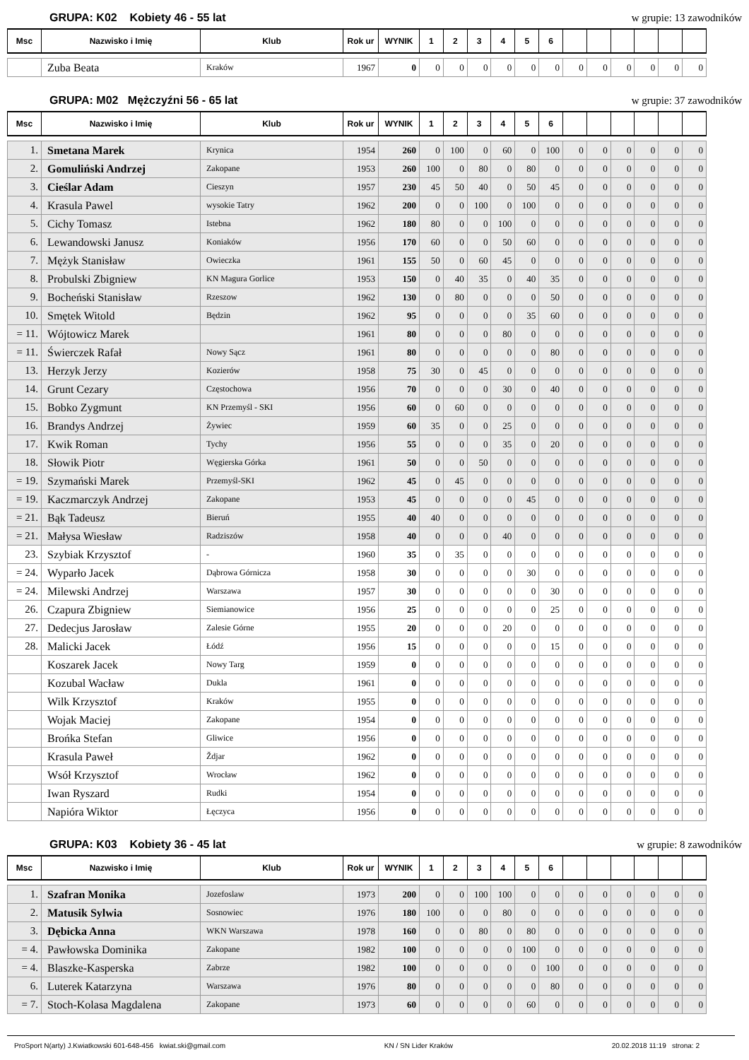GRUPA: K02 Kobiety 46 - 55 lat w grupie: 13 zawodników
| Msc | Nazwisko i Imię | Klub | Rok ur | WYNIK | 1 | 2 | 3 | 4 | 5 | 6 | | | | | | |
| --- | --- | --- | --- | --- | --- | --- | --- | --- | --- | --- | --- | --- | --- | --- | --- | --- |
| | Zuba Beata | Kraków | 1967 | 0 | 0 | 0 | 0 | 0 | 0 | 0 | 0 | 0 | 0 | 0 | 0 | 0 |
GRUPA: M02 Mężczyźni 56 - 65 lat w grupie: 37 zawodników
| Msc | Nazwisko i Imię | Klub | Rok ur | WYNIK | 1 | 2 | 3 | 4 | 5 | 6 | | | | | | |
| --- | --- | --- | --- | --- | --- | --- | --- | --- | --- | --- | --- | --- | --- | --- | --- | --- |
| 1. | Smetana Marek | Krynica | 1954 | 260 | 0 | 100 | 0 | 60 | 0 | 100 | 0 | 0 | 0 | 0 | 0 | 0 |
| 2. | Gomuliński Andrzej | Zakopane | 1953 | 260 | 100 | 0 | 80 | 0 | 80 | 0 | 0 | 0 | 0 | 0 | 0 | 0 |
| 3. | Cieślar Adam | Cieszyn | 1957 | 230 | 45 | 50 | 40 | 0 | 50 | 45 | 0 | 0 | 0 | 0 | 0 | 0 |
| 4. | Krasula Pawel | wysokie Tatry | 1962 | 200 | 0 | 0 | 100 | 0 | 100 | 0 | 0 | 0 | 0 | 0 | 0 | 0 |
| 5. | Cichy Tomasz | Istebna | 1962 | 180 | 80 | 0 | 0 | 100 | 0 | 0 | 0 | 0 | 0 | 0 | 0 | 0 |
| 6. | Lewandowski Janusz | Koniaków | 1956 | 170 | 60 | 0 | 0 | 50 | 60 | 0 | 0 | 0 | 0 | 0 | 0 | 0 |
| 7. | Mężyk Stanisław | Owieczka | 1961 | 155 | 50 | 0 | 60 | 45 | 0 | 0 | 0 | 0 | 0 | 0 | 0 | 0 |
| 8. | Probulski Zbigniew | KN Magura Gorlice | 1953 | 150 | 0 | 40 | 35 | 0 | 40 | 35 | 0 | 0 | 0 | 0 | 0 | 0 |
| 9. | Bocheński Stanisław | Rzeszow | 1962 | 130 | 0 | 80 | 0 | 0 | 0 | 50 | 0 | 0 | 0 | 0 | 0 | 0 |
| 10. | Smętek Witold | Będzin | 1962 | 95 | 0 | 0 | 0 | 0 | 35 | 60 | 0 | 0 | 0 | 0 | 0 | 0 |
| = 11. | Wójtowicz Marek | | 1961 | 80 | 0 | 0 | 0 | 80 | 0 | 0 | 0 | 0 | 0 | 0 | 0 | 0 |
| = 11. | Świerczek Rafał | Nowy Sącz | 1961 | 80 | 0 | 0 | 0 | 0 | 0 | 80 | 0 | 0 | 0 | 0 | 0 | 0 |
| 13. | Herzyk Jerzy | Kozierów | 1958 | 75 | 30 | 0 | 45 | 0 | 0 | 0 | 0 | 0 | 0 | 0 | 0 | 0 |
| 14. | Grunt Cezary | Częstochowa | 1956 | 70 | 0 | 0 | 0 | 30 | 0 | 40 | 0 | 0 | 0 | 0 | 0 | 0 |
| 15. | Bobko Zygmunt | KN Przemyśl - SKI | 1956 | 60 | 0 | 60 | 0 | 0 | 0 | 0 | 0 | 0 | 0 | 0 | 0 | 0 |
| 16. | Brandys Andrzej | Żywiec | 1959 | 60 | 35 | 0 | 0 | 25 | 0 | 0 | 0 | 0 | 0 | 0 | 0 | 0 |
| 17. | Kwik Roman | Tychy | 1956 | 55 | 0 | 0 | 0 | 35 | 0 | 20 | 0 | 0 | 0 | 0 | 0 | 0 |
| 18. | Słowik Piotr | Węgierska Górka | 1961 | 50 | 0 | 0 | 50 | 0 | 0 | 0 | 0 | 0 | 0 | 0 | 0 | 0 |
| = 19. | Szymański Marek | Przemyśl-SKI | 1962 | 45 | 0 | 45 | 0 | 0 | 0 | 0 | 0 | 0 | 0 | 0 | 0 | 0 |
| = 19. | Kaczmarczyk Andrzej | Zakopane | 1953 | 45 | 0 | 0 | 0 | 0 | 45 | 0 | 0 | 0 | 0 | 0 | 0 | 0 |
| = 21. | Bąk Tadeusz | Bieruń | 1955 | 40 | 40 | 0 | 0 | 0 | 0 | 0 | 0 | 0 | 0 | 0 | 0 | 0 |
| = 21. | Małysa Wiesław | Radziszów | 1958 | 40 | 0 | 0 | 0 | 40 | 0 | 0 | 0 | 0 | 0 | 0 | 0 | 0 |
| 23. | Szybiak Krzysztof | - | 1960 | 35 | 0 | 35 | 0 | 0 | 0 | 0 | 0 | 0 | 0 | 0 | 0 | 0 |
| = 24. | Wyparło Jacek | Dąbrowa Górnicza | 1958 | 30 | 0 | 0 | 0 | 0 | 30 | 0 | 0 | 0 | 0 | 0 | 0 | 0 |
| = 24. | Milewski Andrzej | Warszawa | 1957 | 30 | 0 | 0 | 0 | 0 | 0 | 30 | 0 | 0 | 0 | 0 | 0 | 0 |
| 26. | Czapura Zbigniew | Siemianowice | 1956 | 25 | 0 | 0 | 0 | 0 | 0 | 25 | 0 | 0 | 0 | 0 | 0 | 0 |
| 27. | Dedecjus Jarosław | Zalesie Górne | 1955 | 20 | 0 | 0 | 0 | 20 | 0 | 0 | 0 | 0 | 0 | 0 | 0 | 0 |
| 28. | Malicki Jacek | Łódź | 1956 | 15 | 0 | 0 | 0 | 0 | 0 | 15 | 0 | 0 | 0 | 0 | 0 | 0 |
| | Koszarek Jacek | Nowy Targ | 1959 | 0 | 0 | 0 | 0 | 0 | 0 | 0 | 0 | 0 | 0 | 0 | 0 | 0 |
| | Kozubal Wacław | Dukla | 1961 | 0 | 0 | 0 | 0 | 0 | 0 | 0 | 0 | 0 | 0 | 0 | 0 | 0 |
| | Wilk Krzysztof | Kraków | 1955 | 0 | 0 | 0 | 0 | 0 | 0 | 0 | 0 | 0 | 0 | 0 | 0 | 0 |
| | Wojak Maciej | Zakopane | 1954 | 0 | 0 | 0 | 0 | 0 | 0 | 0 | 0 | 0 | 0 | 0 | 0 | 0 |
| | Brońka Stefan | Gliwice | 1956 | 0 | 0 | 0 | 0 | 0 | 0 | 0 | 0 | 0 | 0 | 0 | 0 | 0 |
| | Krasula Paweł | Ždjar | 1962 | 0 | 0 | 0 | 0 | 0 | 0 | 0 | 0 | 0 | 0 | 0 | 0 | 0 |
| | Wsół Krzysztof | Wrocław | 1962 | 0 | 0 | 0 | 0 | 0 | 0 | 0 | 0 | 0 | 0 | 0 | 0 | 0 |
| | Iwan Ryszard | Rudki | 1954 | 0 | 0 | 0 | 0 | 0 | 0 | 0 | 0 | 0 | 0 | 0 | 0 | 0 |
| | Napióra Wiktor | Łęczyca | 1956 | 0 | 0 | 0 | 0 | 0 | 0 | 0 | 0 | 0 | 0 | 0 | 0 | 0 |
GRUPA: K03 Kobiety 36 - 45 lat w grupie: 8 zawodników
| Msc | Nazwisko i Imię | Klub | Rok ur | WYNIK | 1 | 2 | 3 | 4 | 5 | 6 | | | | | | |
| --- | --- | --- | --- | --- | --- | --- | --- | --- | --- | --- | --- | --- | --- | --- | --- | --- |
| 1. | Szafran Monika | Jozefoslaw | 1973 | 200 | 0 | 0 | 100 | 100 | 0 | 0 | 0 | 0 | 0 | 0 | 0 | 0 |
| 2. | Matusik Sylwia | Sosnowiec | 1976 | 180 | 100 | 0 | 0 | 80 | 0 | 0 | 0 | 0 | 0 | 0 | 0 | 0 |
| 3. | Dębicka Anna | WKN Warszawa | 1978 | 160 | 0 | 0 | 80 | 0 | 80 | 0 | 0 | 0 | 0 | 0 | 0 | 0 |
| = 4. | Pawłowska Dominika | Zakopane | 1982 | 100 | 0 | 0 | 0 | 0 | 100 | 0 | 0 | 0 | 0 | 0 | 0 | 0 |
| = 4. | Blaszke-Kasperska | Zabrze | 1982 | 100 | 0 | 0 | 0 | 0 | 0 | 100 | 0 | 0 | 0 | 0 | 0 | 0 |
| 6. | Luterek Katarzyna | Warszawa | 1976 | 80 | 0 | 0 | 0 | 0 | 0 | 80 | 0 | 0 | 0 | 0 | 0 | 0 |
| = 7. | Stoch-Kolasa Magdalena | Zakopane | 1973 | 60 | 0 | 0 | 0 | 0 | 60 | 0 | 0 | 0 | 0 | 0 | 0 | 0 |
ProSport N(arty) J.Kwiatkowski 601-648-456 kwiat.ski@gmail.com KN / SN Lider Kraków 20.02.2018 11:19 strona: 2